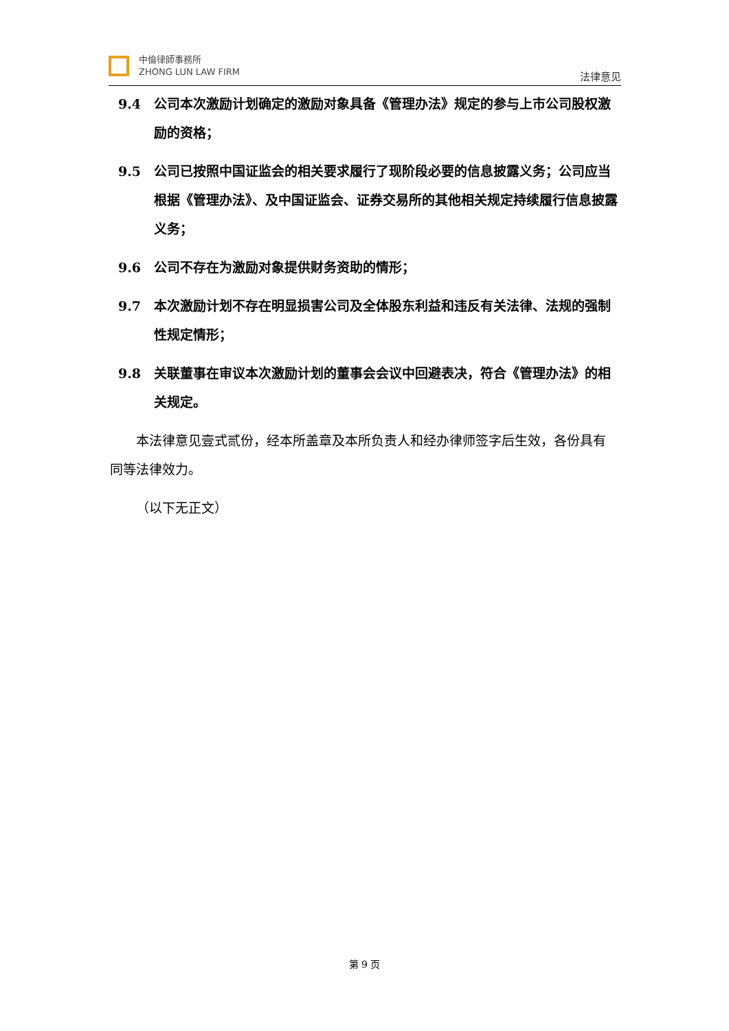中倫律師事務所
ZHONG LUN LAW FIRM
法律意见
9.4 公司本次激励计划确定的激励对象具备《管理办法》规定的参与上市公司股权激励的资格；
9.5 公司已按照中国证监会的相关要求履行了现阶段必要的信息披露义务；公司应当根据《管理办法》、及中国证监会、证券交易所的其他相关规定持续履行信息披露义务；
9.6 公司不存在为激励对象提供财务资助的情形；
9.7 本次激励计划不存在明显损害公司及全体股东利益和违反有关法律、法规的强制性规定情形；
9.8 关联董事在审议本次激励计划的董事会会议中回避表决，符合《管理办法》的相关规定。
本法律意见壹式贰份，经本所盖章及本所负责人和经办律师签字后生效，各份具有同等法律效力。
（以下无正文）
第 9 页